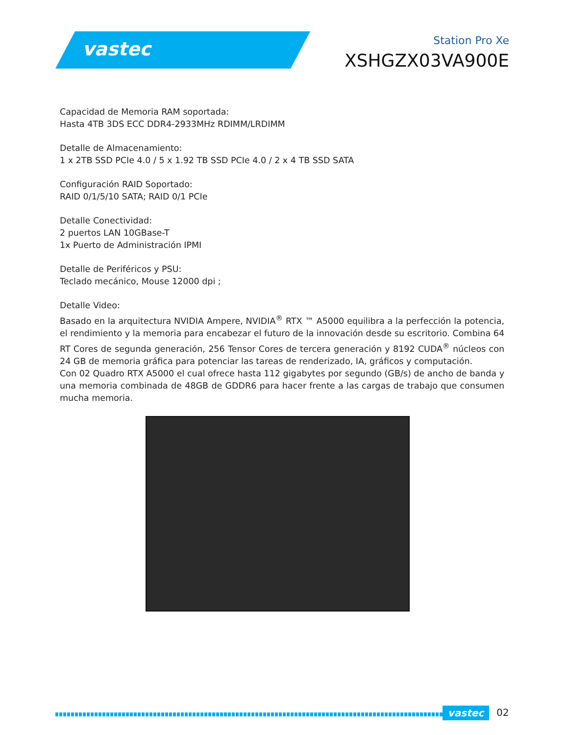vastec
Station Pro Xe
XSHGZX03VA900E
Capacidad de Memoria RAM soportada:
Hasta 4TB 3DS ECC DDR4-2933MHz RDIMM/LRDIMM
Detalle de Almacenamiento:
1 x 2TB SSD PCIe 4.0 / 5 x 1.92 TB SSD PCIe 4.0 / 2 x 4 TB SSD SATA
Configuración RAID Soportado:
RAID 0/1/5/10 SATA; RAID 0/1 PCIe
Detalle Conectividad:
2 puertos LAN 10GBase-T
1x Puerto de Administración IPMI
Detalle de Periféricos y PSU:
Teclado mecánico, Mouse 12000 dpi ;
Detalle Video:
Basado en la arquitectura NVIDIA Ampere, NVIDIA<sup>®</sup> RTX ™ A5000 equilibra a la perfección la potencia, el rendimiento y la memoria para encabezar el futuro de la innovación desde su escritorio. Combina 64 RT Cores de segunda generación, 256 Tensor Cores de tercera generación y 8192 CUDA<sup>®</sup> núcleos con 24 GB de memoria gráfica para potenciar las tareas de renderizado, IA, gráficos y computación.
Con 02 Quadro RTX A5000 el cual ofrece hasta 112 gigabytes por segundo (GB/s) de ancho de banda y una memoria combinada de 48GB de GDDR6 para hacer frente a las cargas de trabajo que consumen mucha memoria.
vastec 02